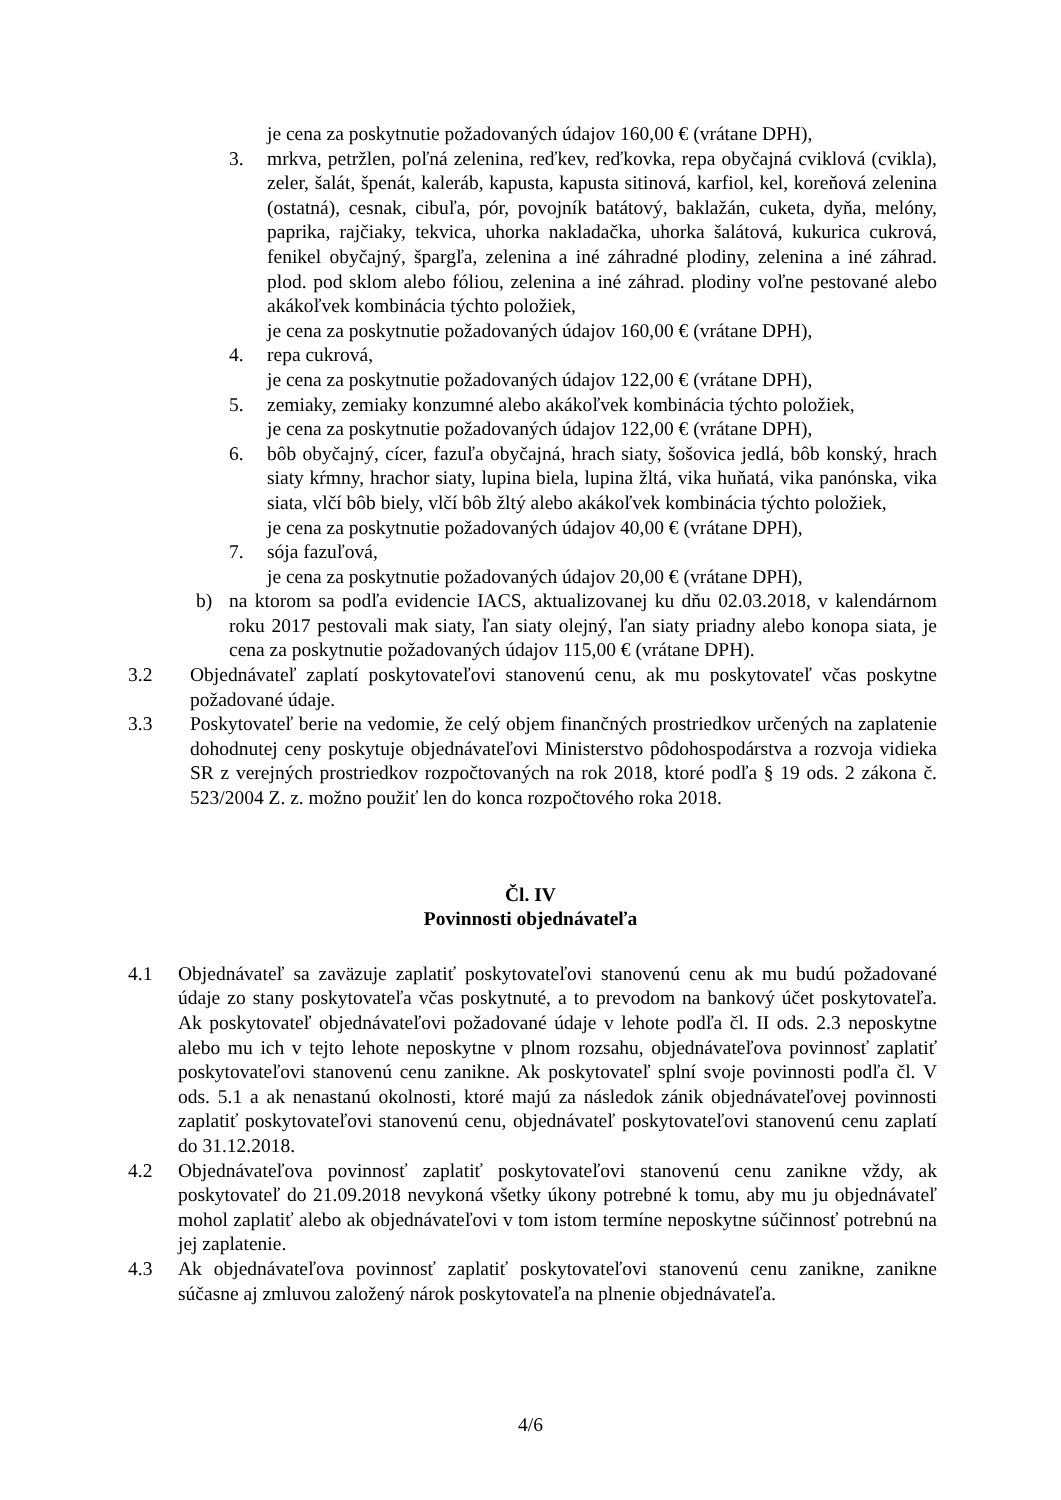je cena za poskytnutie požadovaných údajov 160,00 € (vrátane DPH),
3. mrkva, petržlen, poľná zelenina, reďkev, reďkovka, repa obyčajná cviklová (cvikla), zeler, šalát, špenát, kaleráb, kapusta, kapusta sitinová, karfiol, kel, koreňová zelenina (ostatná), cesnak, cibuľa, pór, povojník batátový, baklažán, cuketa, dyňa, melóny, paprika, rajčiaky, tekvica, uhorka nakladačka, uhorka šalátová, kukurica cukrová, fenikel obyčajný, špargľa, zelenina a iné záhradné plodiny, zelenina a iné záhrad. plod. pod sklom alebo fóliou, zelenina a iné záhrad. plodiny voľne pestované alebo akákoľvek kombinácia týchto položiek,
je cena za poskytnutie požadovaných údajov 160,00 € (vrátane DPH),
4. repa cukrová,
je cena za poskytnutie požadovaných údajov 122,00 € (vrátane DPH),
5. zemiaky, zemiaky konzumné alebo akákoľvek kombinácia týchto položiek,
je cena za poskytnutie požadovaných údajov 122,00 € (vrátane DPH),
6. bôb obyčajný, cícer, fazuľa obyčajná, hrach siaty, šošovica jedlá, bôb konský, hrach siaty kŕmny, hrachor siaty, lupina biela, lupina žltá, vika huňatá, vika panónska, vika siata, vlčí bôb biely, vlčí bôb žltý alebo akákoľvek kombinácia týchto položiek,
je cena za poskytnutie požadovaných údajov 40,00 € (vrátane DPH),
7. sója fazuľová,
je cena za poskytnutie požadovaných údajov 20,00 € (vrátane DPH),
b) na ktorom sa podľa evidencie IACS, aktualizovanej ku dňu 02.03.2018, v kalendárnom roku 2017 pestovali mak siaty, ľan siaty olejný, ľan siaty priadny alebo konopa siata, je cena za poskytnutie požadovaných údajov 115,00 € (vrátane DPH).
3.2 Objednávateľ zaplatí poskytovateľovi stanovenú cenu, ak mu poskytovateľ včas poskytne požadované údaje.
3.3 Poskytovateľ berie na vedomie, že celý objem finančných prostriedkov určených na zaplatenie dohodnutej ceny poskytuje objednávateľovi Ministerstvo pôdohospodárstva a rozvoja vidieka SR z verejných prostriedkov rozpočtovaných na rok 2018, ktoré podľa § 19 ods. 2 zákona č. 523/2004 Z. z. možno použiť len do konca rozpočtového roka 2018.
Čl. IV
Povinnosti objednávateľa
4.1 Objednávateľ sa zaväzuje zaplatiť poskytovateľovi stanovenú cenu ak mu budú požadované údaje zo stany poskytovateľa včas poskytnuté, a to prevodom na bankový účet poskytovateľa. Ak poskytovateľ objednávateľovi požadované údaje v lehote podľa čl. II ods. 2.3 neposkytne alebo mu ich v tejto lehote neposkytne v plnom rozsahu, objednávateľova povinnosť zaplatiť poskytovateľovi stanovenú cenu zanikne. Ak poskytovateľ splní svoje povinnosti podľa čl. V ods. 5.1 a ak nenastanú okolnosti, ktoré majú za následok zánik objednávateľovej povinnosti zaplatiť poskytovateľovi stanovenú cenu, objednávateľ poskytovateľovi stanovenú cenu zaplatí do 31.12.2018.
4.2 Objednávateľova povinnosť zaplatiť poskytovateľovi stanovenú cenu zanikne vždy, ak poskytovateľ do 21.09.2018 nevykoná všetky úkony potrebné k tomu, aby mu ju objednávateľ mohol zaplatiť alebo ak objednávateľovi v tom istom termíne neposkytne súčinnosť potrebnú na jej zaplatenie.
4.3 Ak objednávateľova povinnosť zaplatiť poskytovateľovi stanovenú cenu zanikne, zanikne súčasne aj zmluvou založený nárok poskytovateľa na plnenie objednávateľa.
4/6